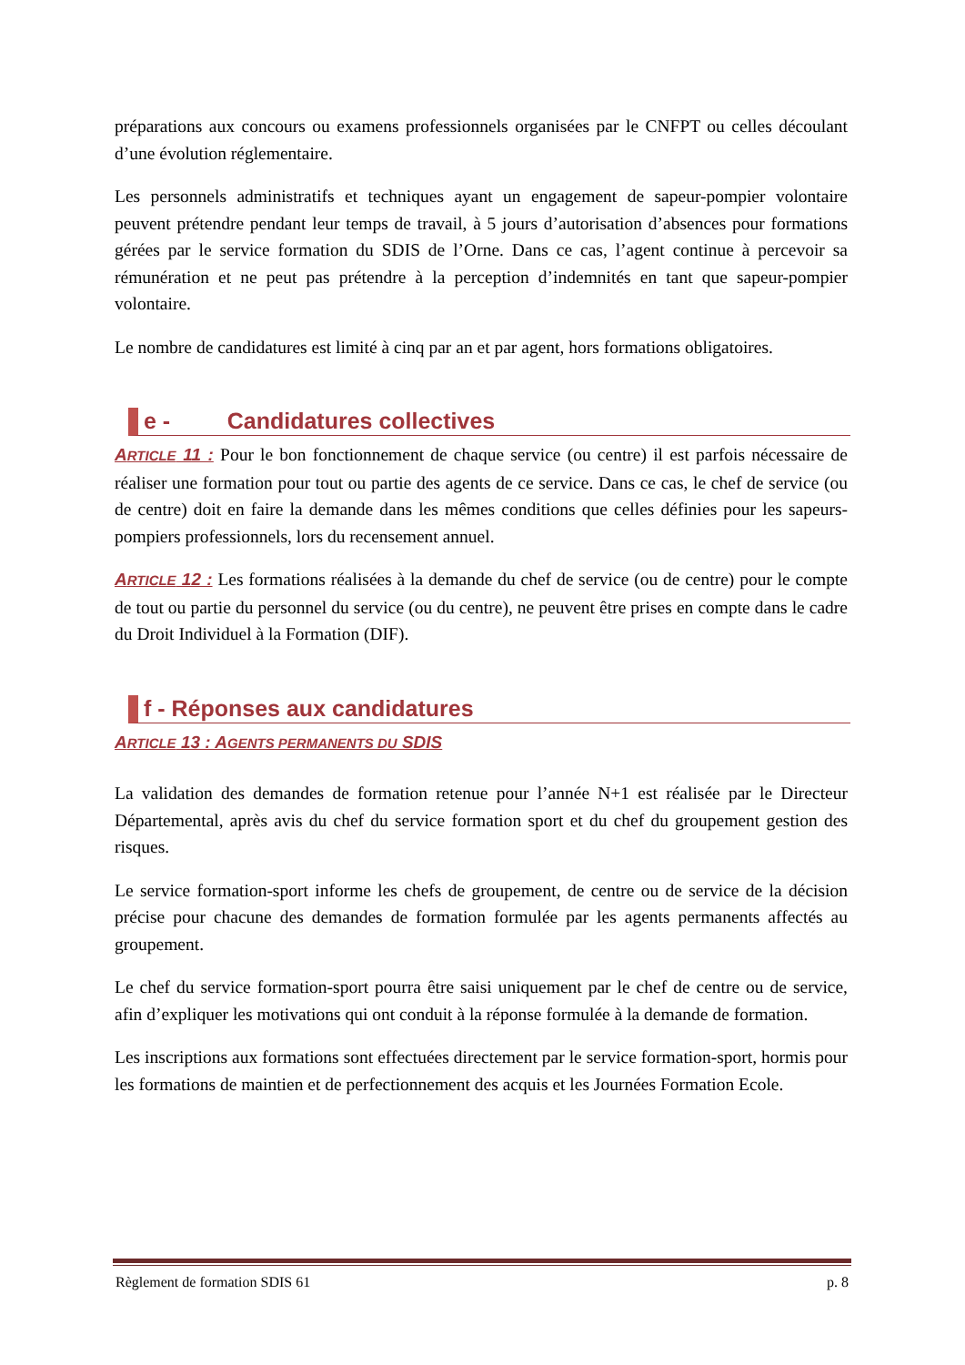préparations aux concours ou examens professionnels organisées par le CNFPT ou celles découlant d’une évolution réglementaire.
Les personnels administratifs et techniques ayant un engagement de sapeur-pompier volontaire peuvent prétendre pendant leur temps de travail, à 5 jours d’autorisation d’absences pour formations gérées par le service formation du SDIS de l’Orne. Dans ce cas, l’agent continue à percevoir sa rémunération et ne peut pas prétendre à la perception d’indemnités en tant que sapeur-pompier volontaire.
Le nombre de candidatures est limité à cinq par an et par agent, hors formations obligatoires.
e - Candidatures collectives
ARTICLE 11 : Pour le bon fonctionnement de chaque service (ou centre) il est parfois nécessaire de réaliser une formation pour tout ou partie des agents de ce service. Dans ce cas, le chef de service (ou de centre) doit en faire la demande dans les mêmes conditions que celles définies pour les sapeurs-pompiers professionnels, lors du recensement annuel.
ARTICLE 12 : Les formations réalisées à la demande du chef de service (ou de centre) pour le compte de tout ou partie du personnel du service (ou du centre), ne peuvent être prises en compte dans le cadre du Droit Individuel à la Formation (DIF).
f - Réponses aux candidatures
ARTICLE 13 : AGENTS PERMANENTS DU SDIS
La validation des demandes de formation retenue pour l’année N+1 est réalisée par le Directeur Départemental, après avis du chef du service formation sport et du chef du groupement gestion des risques.
Le service formation-sport informe les chefs de groupement, de centre ou de service de la décision précise pour chacune des demandes de formation formulée par les agents permanents affectés au groupement.
Le chef du service formation-sport pourra être saisi uniquement par le chef de centre ou de service, afin d’expliquer les motivations qui ont conduit à la réponse formulée à la demande de formation.
Les inscriptions aux formations sont effectuées directement par le service formation-sport, hormis pour les formations de maintien et de perfectionnement des acquis et les Journées Formation Ecole.
Règlement de formation SDIS 61 p. 8